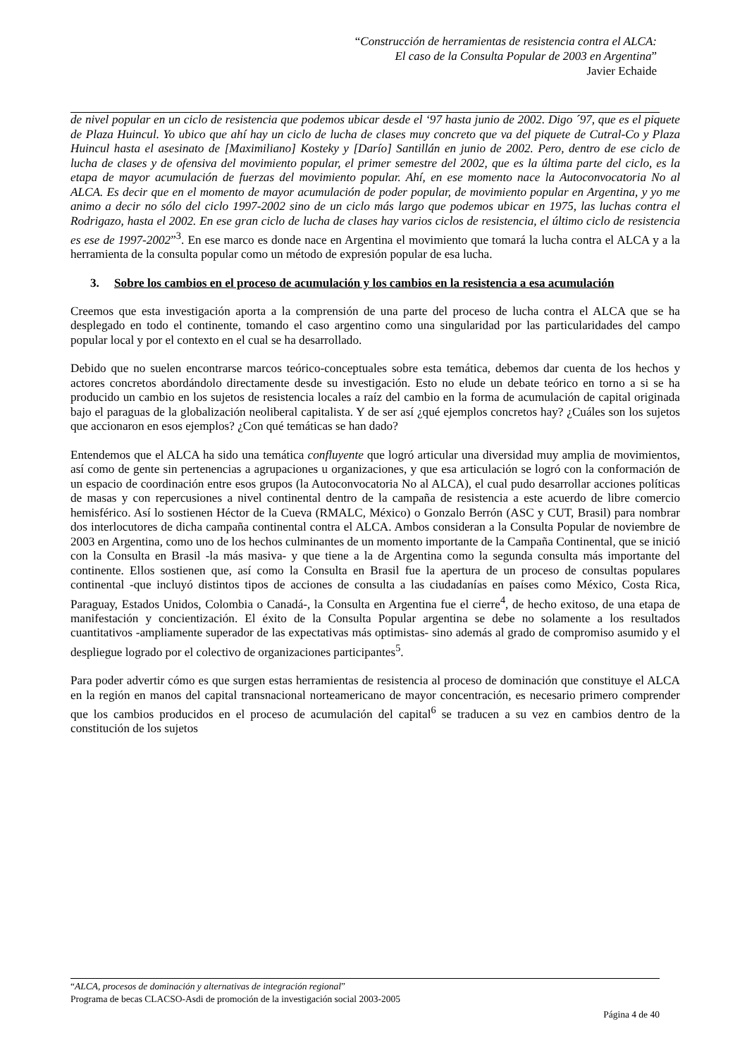“Construcción de herramientas de resistencia contra el ALCA:
El caso de la Consulta Popular de 2003 en Argentina”
Javier Echaide
de nivel popular en un ciclo de resistencia que podemos ubicar desde el ‘97 hasta junio de 2002. Digo ´97, que es el piquete de Plaza Huincul. Yo ubico que ahí hay un ciclo de lucha de clases muy concreto que va del piquete de Cutral-Co y Plaza Huincul hasta el asesinato de [Maximiliano] Kosteky y [Darío] Santillán en junio de 2002. Pero, dentro de ese ciclo de lucha de clases y de ofensiva del movimiento popular, el primer semestre del 2002, que es la última parte del ciclo, es la etapa de mayor acumulación de fuerzas del movimiento popular. Ahí, en ese momento nace la Autoconvocatoria No al ALCA. Es decir que en el momento de mayor acumulación de poder popular, de movimiento popular en Argentina, y yo me animo a decir no sólo del ciclo 1997-2002 sino de un ciclo más largo que podemos ubicar en 1975, las luchas contra el Rodrigazo, hasta el 2002. En ese gran ciclo de lucha de clases hay varios ciclos de resistencia, el último ciclo de resistencia es ese de 1997-2002”<sup>3</sup>. En ese marco es donde nace en Argentina el movimiento que tomará la lucha contra el ALCA y a la herramienta de la consulta popular como un método de expresión popular de esa lucha.
3. Sobre los cambios en el proceso de acumulación y los cambios en la resistencia a esa acumulación
Creemos que esta investigación aporta a la comprensión de una parte del proceso de lucha contra el ALCA que se ha desplegado en todo el continente, tomando el caso argentino como una singularidad por las particularidades del campo popular local y por el contexto en el cual se ha desarrollado.
Debido que no suelen encontrarse marcos teórico-conceptuales sobre esta temática, debemos dar cuenta de los hechos y actores concretos abordándolo directamente desde su investigación. Esto no elude un debate teórico en torno a si se ha producido un cambio en los sujetos de resistencia locales a raíz del cambio en la forma de acumulación de capital originada bajo el paraguas de la globalización neoliberal capitalista. Y de ser así ¿qué ejemplos concretos hay? ¿Cuáles son los sujetos que accionaron en esos ejemplos? ¿Con qué temáticas se han dado?
Entendemos que el ALCA ha sido una temática confluyente que logró articular una diversidad muy amplia de movimientos, así como de gente sin pertenencias a agrupaciones u organizaciones, y que esa articulación se logró con la conformación de un espacio de coordinación entre esos grupos (la Autoconvocatoria No al ALCA), el cual pudo desarrollar acciones políticas de masas y con repercusiones a nivel continental dentro de la campaña de resistencia a este acuerdo de libre comercio hemisférico. Así lo sostienen Héctor de la Cueva (RMALC, México) o Gonzalo Berrón (ASC y CUT, Brasil) para nombrar dos interlocutores de dicha campaña continental contra el ALCA. Ambos consideran a la Consulta Popular de noviembre de 2003 en Argentina, como uno de los hechos culminantes de un momento importante de la Campaña Continental, que se inició con la Consulta en Brasil -la más masiva- y que tiene a la de Argentina como la segunda consulta más importante del continente. Ellos sostienen que, así como la Consulta en Brasil fue la apertura de un proceso de consultas populares continental -que incluyó distintos tipos de acciones de consulta a las ciudadanías en países como México, Costa Rica, Paraguay, Estados Unidos, Colombia o Canadá-, la Consulta en Argentina fue el cierre<sup>4</sup>, de hecho exitoso, de una etapa de manifestación y concientización. El éxito de la Consulta Popular argentina se debe no solamente a los resultados cuantitativos -ampliamente superador de las expectativas más optimistas- sino además al grado de compromiso asumido y el despliegue logrado por el colectivo de organizaciones participantes<sup>5</sup>.
Para poder advertir cómo es que surgen estas herramientas de resistencia al proceso de dominación que constituye el ALCA en la región en manos del capital transnacional norteamericano de mayor concentración, es necesario primero comprender que los cambios producidos en el proceso de acumulación del capital<sup>6</sup> se traducen a su vez en cambios dentro de la constitución de los sujetos
“ALCA, procesos de dominación y alternativas de integración regional”
Programa de becas CLACSO-Asdi de promoción de la investigación social 2003-2005
Página 4 de 40